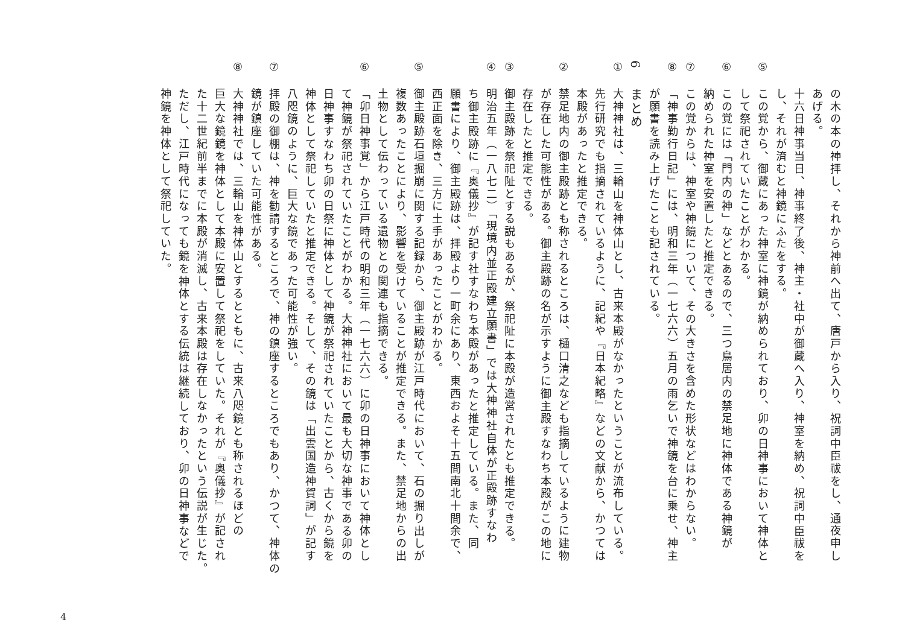の木の本の神拝し、それから神前へ出て、唐戸から入り、祝詞中臣祓をし、通夜申し
あげる。
十六日神事当日、神事終了後、神主・社中が御蔵へ入り、神室を納め、祝詞中臣祓を
し、それが済むと神鏡にふたをする。
⑤この覚から、御蔵にあった神室に神鏡が納められており、卯の日神事において神体と
して祭祀されていたことがわかる。
⑥この覚には「門内の神」などとあるので、三つ鳥居内の禁足地に神体である神鏡が
納められた神室を安置したと推定できる。
⑦この覚からは、神室や神鏡について、その大きさを含めた形状などはわからない。
⑧「神事勤行日記」には、明和三年（一七六六）五月の雨乞いで神鏡を台に乗せ、神主
が願書を読み上げたことも記されている。
6まとめ
①大神神社は、三輪山を神体山とし、古来本殿がなかったということが流布している。
先行研究でも指摘されているように、記紀や『日本紀略』などの文献から、かつては
本殿があったと推定できる。
②禁足地内の御主殿跡とも称されるところは、樋口清之なども指摘しているように建物
が存在した可能性がある。御主殿跡の名が示すように御主殿すなわち本殿がこの地に
存在したと推定できる。
③御主殿跡を祭祀阯とする説もあるが、祭祀阯に本殿が造営されたとも推定できる。
④明治五年（一八七二）「現境内並正殿建立願書」では大神神社自体が正殿跡すなわ
ち御主殿跡に『奥儀抄』が記す社すなわち本殿があったと推定している。また、同
願書により、御主殿跡は、拝殿より一町余にあり、東西およそ十五間南北十間余で、
西正面を除き、三方に土手があったことがわかる。
⑤御主殿跡石垣掘崩に関する記録から、御主殿跡が江戸時代において、石の掘り出しが
複数あったことにより、影響を受けていることが推定できる。また、禁足地からの出
土物として伝わっている遺物との関連も指摘できる。
⑥「卯日神事覚」から江戸時代の明和三年（一七六六）に卯の日神事において神体とし
て神鏡が祭祀されていたことがわかる。大神神社において最も大切な神事である卯の
日神事すなわち卯の日祭に神体として神鏡が祭祀されていたことから、古くから鏡を
神体として祭祀していたと推定できる。そして、その鏡は「出雲国造神賀詞」が記す
八咫鏡のように、巨大な鏡であった可能性が強い。
⑦拝殿の御棚は、神を勧請するところで、神の鎮座するところでもあり、かつて、神体の
鏡が鎮座していた可能性がある。
⑧大神神社では、三輪山を神体山とするとともに、古来八咫鏡とも称されるほどの
巨大な鏡鏡を神体として本殿に安置して祭祀をしていた。それが『奥儀抄』が記され
た十二世紀前半までに本殿が消滅し、古来本殿は存在しなかったという伝説が生じた。
ただし、江戸時代になっても鏡を神体とする伝統は継続しており、卯の日神事などで
神鏡を神体として祭祀していた。
4